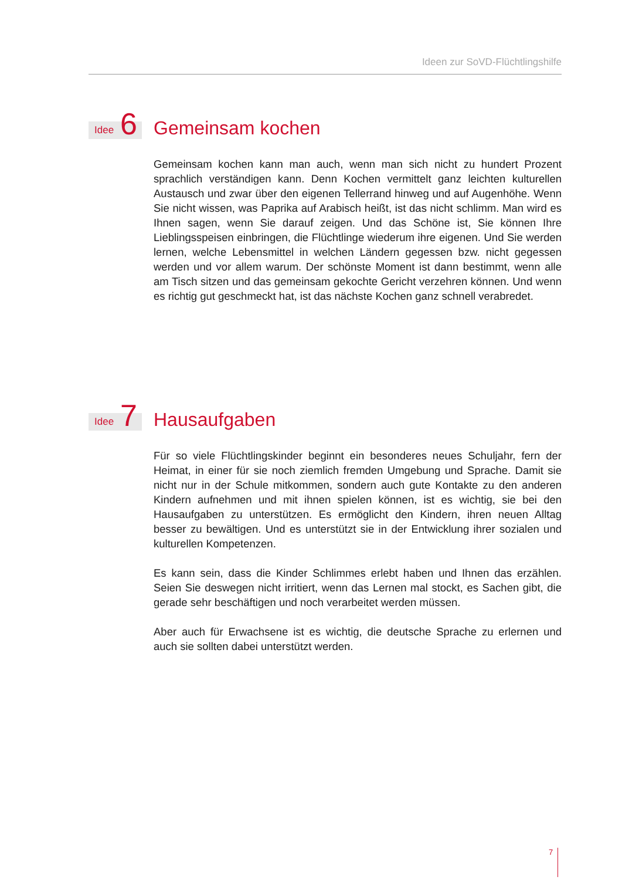Ideen zur SoVD-Flüchtlingshilfe
Idee 6
Gemeinsam kochen
Gemeinsam kochen kann man auch, wenn man sich nicht zu hundert Prozent sprachlich verständigen kann. Denn Kochen vermittelt ganz leichten kulturellen Austausch und zwar über den eigenen Tellerrand hinweg und auf Augenhöhe. Wenn Sie nicht wissen, was Paprika auf Arabisch heißt, ist das nicht schlimm. Man wird es Ihnen sagen, wenn Sie darauf zeigen. Und das Schöne ist, Sie können Ihre Lieblingsspeisen einbringen, die Flüchtlinge wiederum ihre eigenen. Und Sie werden lernen, welche Lebensmittel in welchen Ländern gegessen bzw. nicht gegessen werden und vor allem warum. Der schönste Moment ist dann bestimmt, wenn alle am Tisch sitzen und das gemeinsam gekochte Gericht verzehren können. Und wenn es richtig gut geschmeckt hat, ist das nächste Kochen ganz schnell verabredet.
Idee 7
Hausaufgaben
Für so viele Flüchtlingskinder beginnt ein besonderes neues Schuljahr, fern der Heimat, in einer für sie noch ziemlich fremden Umgebung und Sprache. Damit sie nicht nur in der Schule mitkommen, sondern auch gute Kontakte zu den anderen Kindern aufnehmen und mit ihnen spielen können, ist es wichtig, sie bei den Hausaufgaben zu unterstützen. Es ermöglicht den Kindern, ihren neuen Alltag besser zu bewältigen. Und es unterstützt sie in der Entwicklung ihrer sozialen und kulturellen Kompetenzen.
Es kann sein, dass die Kinder Schlimmes erlebt haben und Ihnen das erzählen. Seien Sie deswegen nicht irritiert, wenn das Lernen mal stockt, es Sachen gibt, die gerade sehr beschäftigen und noch verarbeitet werden müssen.
Aber auch für Erwachsene ist es wichtig, die deutsche Sprache zu erlernen und auch sie sollten dabei unterstützt werden.
7